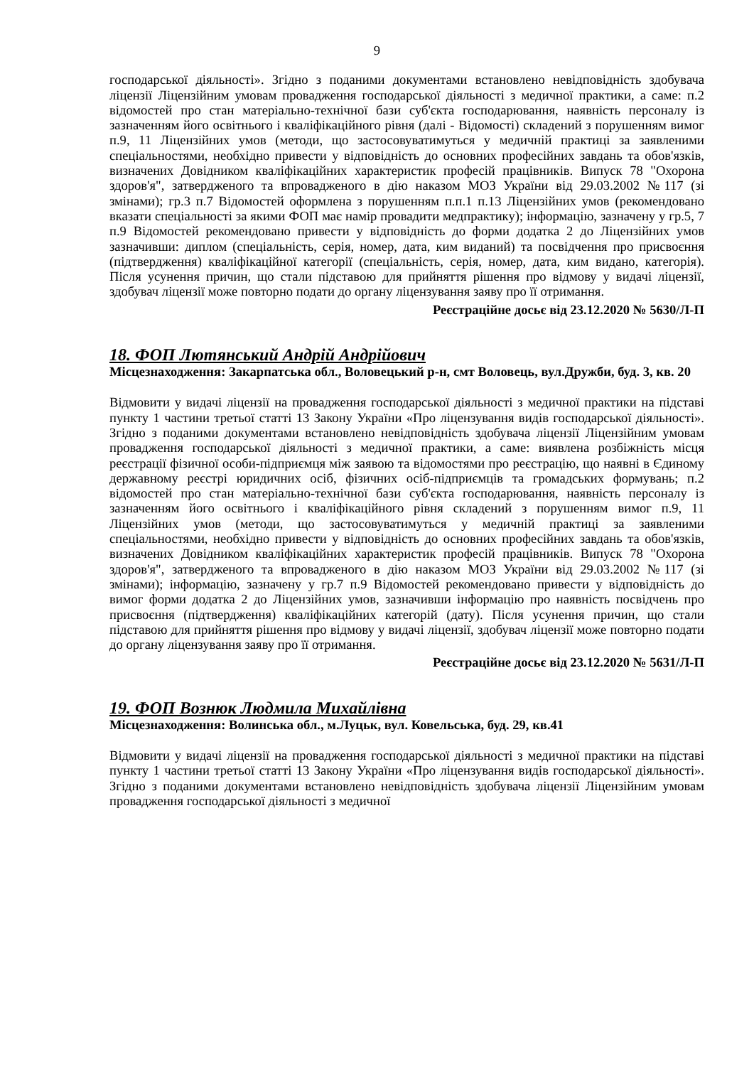9
господарської діяльності». Згідно з поданими документами встановлено невідповідність здобувача ліцензії Ліцензійним умовам провадження господарської діяльності з медичної практики, а саме: п.2 відомостей про стан матеріально-технічної бази суб'єкта господарювання, наявність персоналу із зазначенням його освітнього і кваліфікаційного рівня (далі - Відомості) складений з порушенням вимог п.9, 11 Ліцензійних умов (методи, що застосовуватимуться у медичній практиці за заявленими спеціальностями, необхідно привести у відповідність до основних професійних завдань та обов'язків, визначених Довідником кваліфікаційних характеристик професій працівників. Випуск 78 "Охорона здоров'я", затвердженого та впровадженого в дію наказом МОЗ України від 29.03.2002 №117 (зі змінами); гр.3 п.7 Відомостей оформлена з порушенням п.п.1 п.13 Ліцензійних умов (рекомендовано вказати спеціальності за якими ФОП має намір провадити медпрактику); інформацію, зазначену у гр.5, 7 п.9 Відомостей рекомендовано привести у відповідність до форми додатка 2 до Ліцензійних умов зазначивши: диплом (спеціальність, серія, номер, дата, ким виданий) та посвідчення про присвоєння (підтвердження) кваліфікаційної категорії (спеціальність, серія, номер, дата, ким видано, категорія). Після усунення причин, що стали підставою для прийняття рішення про відмову у видачі ліцензії, здобувач ліцензії може повторно подати до органу ліцензування заяву про її отримання.
Реєстраційне досьє від 23.12.2020 № 5630/Л-П
18. ФОП Лютянський Андрій Андрійович
Місцезнаходження: Закарпатська обл., Воловецький р-н, смт Воловець, вул.Дружби, буд. 3, кв. 20
Відмовити у видачі ліцензії на провадження господарської діяльності з медичної практики на підставі пункту 1 частини третьої статті 13 Закону України «Про ліцензування видів господарської діяльності». Згідно з поданими документами встановлено невідповідність здобувача ліцензії Ліцензійним умовам провадження господарської діяльності з медичної практики, а саме: виявлена розбіжність місця реєстрації фізичної особи-підприємця між заявою та відомостями про реєстрацію, що наявні в Єдиному державному реєстрі юридичних осіб, фізичних осіб-підприємців та громадських формувань; п.2 відомостей про стан матеріально-технічної бази суб'єкта господарювання, наявність персоналу із зазначенням його освітнього і кваліфікаційного рівня складений з порушенням вимог п.9, 11 Ліцензійних умов (методи, що застосовуватимуться у медичній практиці за заявленими спеціальностями, необхідно привести у відповідність до основних професійних завдань та обов'язків, визначених Довідником кваліфікаційних характеристик професій працівників. Випуск 78 "Охорона здоров'я", затвердженого та впровадженого в дію наказом МОЗ України від 29.03.2002 №117 (зі змінами); інформацію, зазначену у гр.7 п.9 Відомостей рекомендовано привести у відповідність до вимог форми додатка 2 до Ліцензійних умов, зазначивши інформацію про наявність посвідчень про присвоєння (підтвердження) кваліфікаційних категорій (дату). Після усунення причин, що стали підставою для прийняття рішення про відмову у видачі ліцензії, здобувач ліцензії може повторно подати до органу ліцензування заяву про її отримання.
Реєстраційне досьє від 23.12.2020 № 5631/Л-П
19. ФОП Вознюк Людмила Михайлівна
Місцезнаходження: Волинська обл., м.Луцьк, вул. Ковельська, буд. 29, кв.41
Відмовити у видачі ліцензії на провадження господарської діяльності з медичної практики на підставі пункту 1 частини третьої статті 13 Закону України «Про ліцензування видів господарської діяльності». Згідно з поданими документами встановлено невідповідність здобувача ліцензії Ліцензійним умовам провадження господарської діяльності з медичної